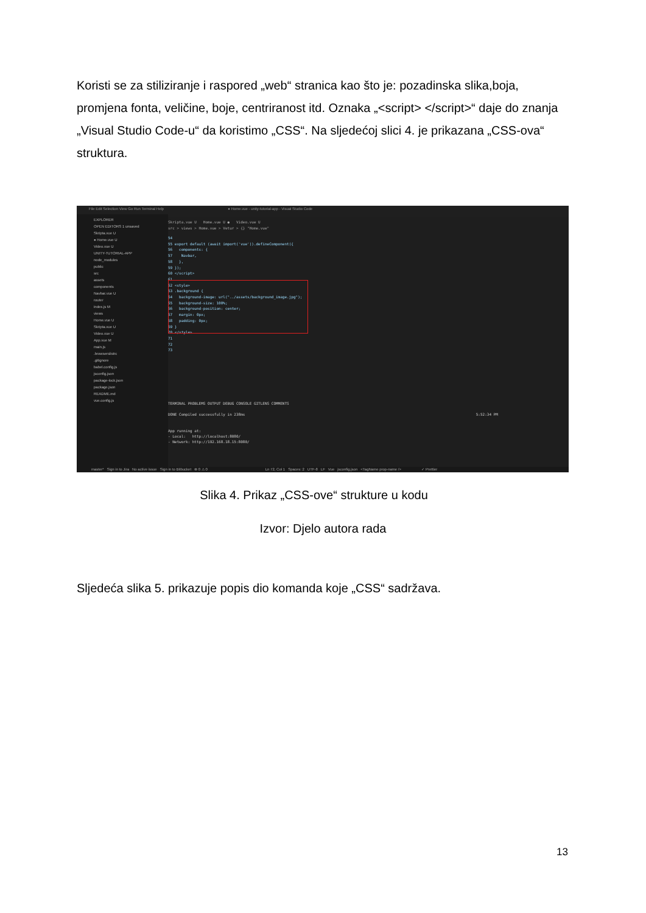Koristi se za stiliziranje i raspored „web“ stranica kao što je: pozadinska slika,boja, promjena fonta, veličine, boje, centriranost itd. Oznaka „<script> </script>“ daje do znanja „Visual Studio Code-u“ da koristimo „CSS“. Na sljedećoj slici 4. je prikazana „CSS-ova“ struktura.
File Edit Selection View Go Run Terminal Help ● Home.vue - unity-tutorial-app - Visual Studio Code
EXPLORER
OPEN EDITORS 1 unsaved
Skripta.vue U
● Home.vue U
Video.vue U
UNITY-TUTORIAL-APP
node_modules
public
src
assets
components
Navbar.vue U
router
index.js M
views
Home.vue U
Skripta.vue U
Video.vue U
App.vue M
main.js
.browserslistrc
.gitignore
babel.config.js
jsconfig.json
package-lock.json
package.json
README.md
vue.config.js
Skripta.vue U Home.vue U ● Video.vue U
src > views > Home.vue > Vetur > {} "Home.vue"
54
55 export default (await import('vue')).defineComponent({
56 components: {
57 Navbar,
58 },
59 });
60 </script>
61
62 <style>
63 .background {
64 background-image: url("../assets/background_image.jpg");
65 background-size: 100%;
66 background-position: center;
67 margin: 0px;
68 padding: 0px;
69 }
70 </style>
71
72
73
TERMINAL PROBLEMS OUTPUT DEBUG CONSOLE GITLENS COMMENTS
DONE Compiled successfully in 238ms 5:52:34 PM
App running at:
- Local: http://localhost:8080/
- Network: http://192.168.18.15:8080/
master* Sign in to Jira No active issue Sign in to Bitbucket ⊗ 0 ⚠ 0 Ln 72, Col 1 Spaces: 2 UTF-8 LF Vue jsconfig.json <TagName prop-name /> ✓ Prettier
Slika 4. Prikaz „CSS-ove“ strukture u kodu
Izvor: Djelo autora rada
Sljedeća slika 5. prikazuje popis dio komanda koje „CSS“ sadržava.
13